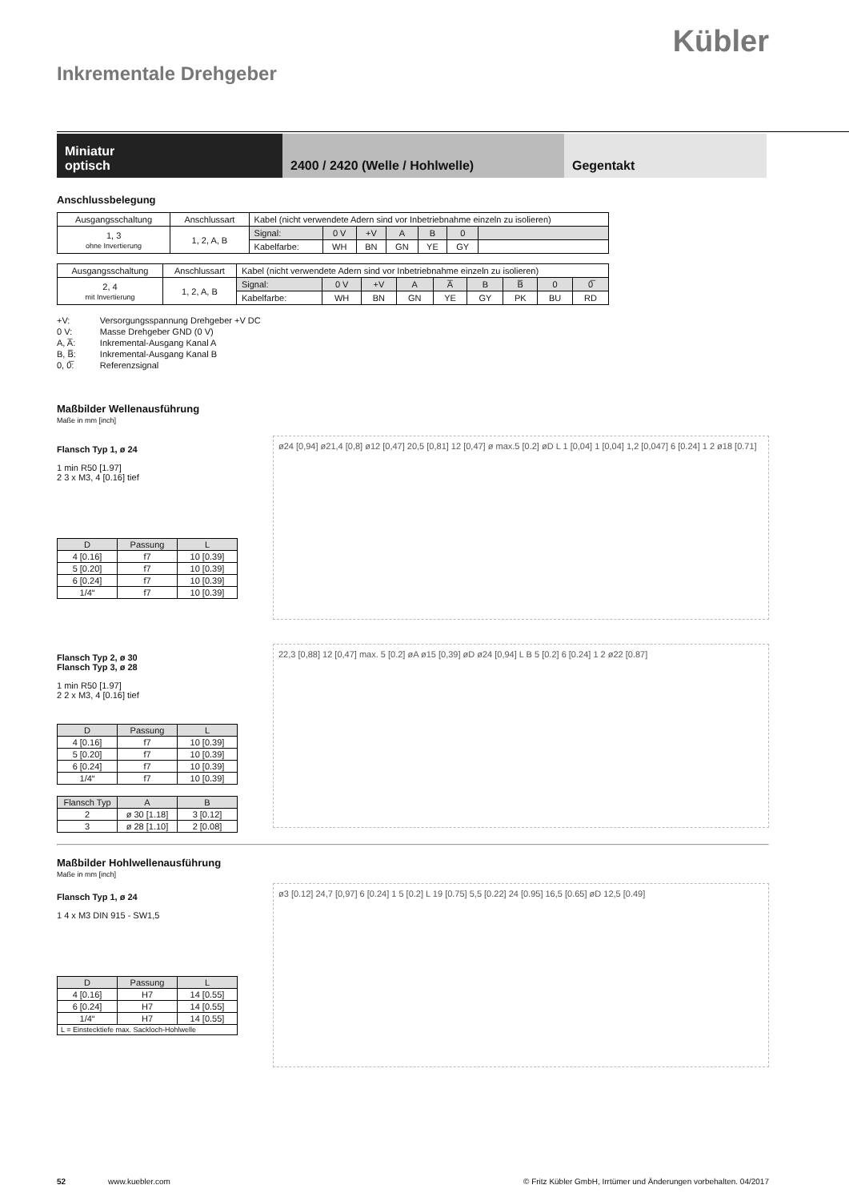Kübler
Inkrementale Drehgeber
Miniatur
optisch
2400 / 2420 (Welle / Hohlwelle) Gegentakt
Anschlussbelegung
| Ausgangsschaltung | Anschlussart | Kabel (nicht verwendete Adern sind vor Inbetriebnahme einzeln zu isolieren) | | | | | | |
| 1, 3 ohne Invertierung | 1, 2, A, B | Signal: | 0 V | +V | A | B | 0 | |
| | | Kabelfarbe: | WH | BN | GN | YE | GY | |
| Ausgangsschaltung | Anschlussart | Kabel (nicht verwendete Adern sind vor Inbetriebnahme einzeln zu isolieren) | | | | | | | | |
| 2, 4 mit Invertierung | 1, 2, A, B | Signal: | 0 V | +V | A | A̅ | B | B̅ | 0 | 0̅ |
| | | Kabelfarbe: | WH | BN | GN | YE | GY | PK | BU | RD |
| +V: | Versorgungsspannung Drehgeber +V DC |
| 0 V: | Masse Drehgeber GND (0 V) |
| A, A̅: | Inkremental-Ausgang Kanal A |
| B, B̅: | Inkremental-Ausgang Kanal B |
| 0, 0̅: | Referenzsignal |
Maßbilder Wellenausführung
Maße in mm [inch]
Flansch Typ 1, ø 24
1 min R50 [1.97]
2 3 x M3, 4 [0.16] tief
| D | Passung | L |
| --- | --- | --- |
| 4 [0.16] | f7 | 10 [0.39] |
| 5 [0.20] | f7 | 10 [0.39] |
| 6 [0.24] | f7 | 10 [0.39] |
| 1/4“ | f7 | 10 [0.39] |
ø24 [0,94] ø21,4 [0,8] ø12 [0,47] 20,5 [0,81] 12 [0,47] ø max.5 [0.2] øD L 1 [0,04] 1 [0,04] 1,2 [0,047] 6 [0.24] 1 2 ø18 [0.71]
Flansch Typ 2, ø 30
Flansch Typ 3, ø 28
1 min R50 [1.97]
2 2 x M3, 4 [0.16] tief
| D | Passung | L |
| --- | --- | --- |
| 4 [0.16] | f7 | 10 [0.39] |
| 5 [0.20] | f7 | 10 [0.39] |
| 6 [0.24] | f7 | 10 [0.39] |
| 1/4“ | f7 | 10 [0.39] |
| Flansch Typ | A | B |
| --- | --- | --- |
| 2 | ø 30 [1.18] | 3 [0.12] |
| 3 | ø 28 [1.10] | 2 [0.08] |
22,3 [0,88] 12 [0,47] max. 5 [0.2] øA ø15 [0,39] øD ø24 [0,94] L B 5 [0.2] 6 [0.24] 1 2 ø22 [0.87]
Maßbilder Hohlwellenausführung
Maße in mm [inch]
Flansch Typ 1, ø 24
1 4 x M3 DIN 915 - SW1,5
| D | Passung | L |
| --- | --- | --- |
| 4 [0.16] | H7 | 14 [0.55] |
| 6 [0.24] | H7 | 14 [0.55] |
| 1/4“ | H7 | 14 [0.55] |
| L = Einstecktiefe max. Sackloch-Hohlwelle | | |
ø3 [0.12] 24,7 [0,97] 6 [0.24] 1 5 [0.2] L 19 [0.75] 5,5 [0.22] 24 [0.95] 16,5 [0.65] øD 12,5 [0.49]
52 www.kuebler.com © Fritz Kübler GmbH, Irrtümer und Änderungen vorbehalten. 04/2017